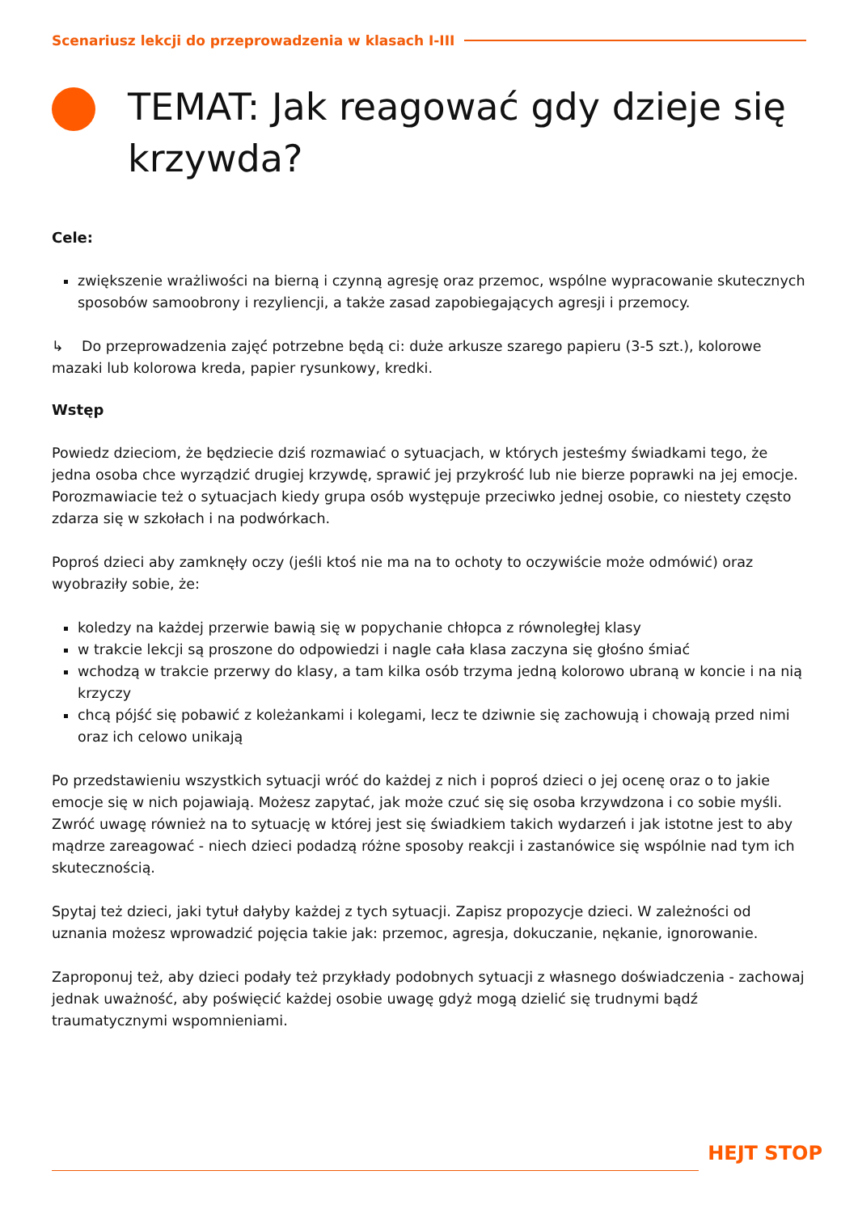Scenariusz lekcji do przeprowadzenia w klasach I-III
TEMAT: Jak reagować gdy dzieje się krzywda?
Cele:
zwiększenie wrażliwości na bierną i czynną agresję oraz przemoc, wspólne wypracowanie skutecznych sposobów samoobrony i rezyliencji, a także zasad zapobiegających agresji i przemocy.
↳ Do przeprowadzenia zajęć potrzebne będą ci: duże arkusze szarego papieru (3-5 szt.), kolorowe mazaki lub kolorowa kreda, papier rysunkowy, kredki.
Wstęp
Powiedz dzieciom, że będziecie dziś rozmawiać o sytuacjach, w których jesteśmy świadkami tego, że jedna osoba chce wyrządzić drugiej krzywdę, sprawić jej przykrość lub nie bierze poprawki na jej emocje. Porozmawiacie też o sytuacjach kiedy grupa osób występuje przeciwko jednej osobie, co niestety często zdarza się w szkołach i na podwórkach.
Poproś dzieci aby zamknęły oczy (jeśli ktoś nie ma na to ochoty to oczywiście może odmówić) oraz wyobraziły sobie, że:
koledzy na każdej przerwie bawią się w popychanie chłopca z równoległej klasy
w trakcie lekcji są proszone do odpowiedzi i nagle cała klasa zaczyna się głośno śmiać
wchodzą w trakcie przerwy do klasy, a tam kilka osób trzyma jedną kolorowo ubraną w koncie i na nią krzyczy
chcą pójść się pobawić z koleżankami i kolegami, lecz te dziwnie się zachowują i chowają przed nimi oraz ich celowo unikają
Po przedstawieniu wszystkich sytuacji wróć do każdej z nich i poproś dzieci o jej ocenę oraz o to jakie emocje się w nich pojawiają. Możesz zapytać, jak może czuć się się osoba krzywdzona i co sobie myśli. Zwróć uwagę również na to sytuację w której jest się świadkiem takich wydarzeń i jak istotne jest to aby mądrze zareagować - niech dzieci podadzą różne sposoby reakcji i zastanówice się wspólnie nad tym ich skutecznością.
Spytaj też dzieci, jaki tytuł dałyby każdej z tych sytuacji. Zapisz propozycje dzieci. W zależności od uznania możesz wprowadzić pojęcia takie jak: przemoc, agresja, dokuczanie, nękanie, ignorowanie.
Zaproponuj też, aby dzieci podały też przykłady podobnych sytuacji z własnego doświadczenia - zachowaj jednak uważność, aby poświęcić każdej osobie uwagę gdyż mogą dzielić się trudnymi bądź traumatycznymi wspomnieniami.
HEJT STOP